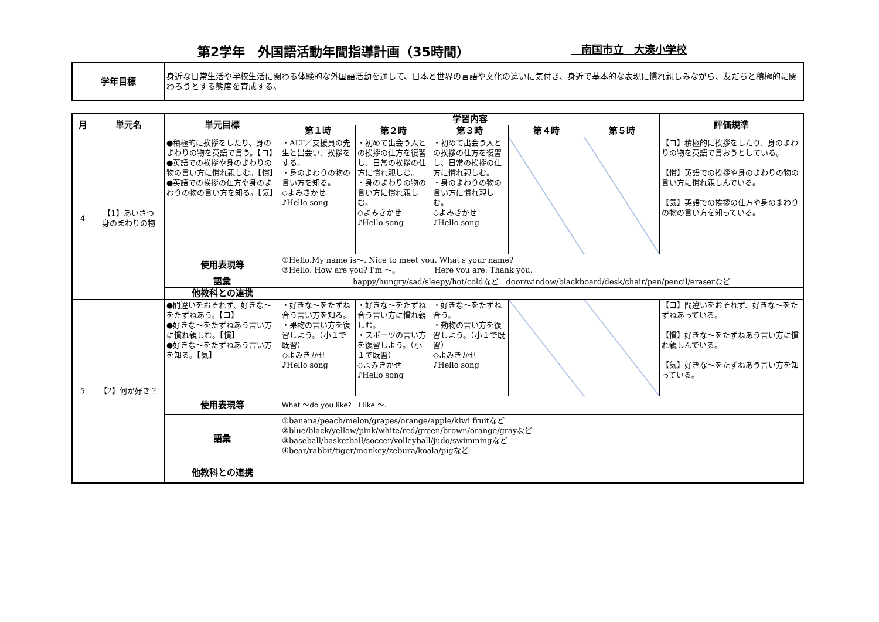第2学年　外国語活動年間指導計画（35時間）　南国市立　大湊小学校
| 学年目標 | 身近な日常生活や学校生活に関わる体験的な外国語活動を通して、日本と世界の言語や文化の違いに気付き、身近で基本的な表現に慣れ親しみながら、友だちと積極的に関わろうとする態度を育成する。 |
| 月 | 単元名 | 単元目標 | 学習内容 | | | | | 評価規準 |
| --- | --- | --- | --- | --- | --- | --- | --- | --- |
| | | | 第１時 | 第２時 | 第３時 | 第４時 | 第５時 | |
| 4 | 【1】あいさつ 身のまわりの物 | ●積極的に挨拶をしたり、身のまわりの物を英語で言う。【コ】 ●英語での挨拶や身のまわりの物の言い方に慣れ親しむ。【慣】 ●英語での挨拶の仕方や身のまわりの物の言い方を知る。【気】 | ・ALT／支援員の先生と出会い、挨拶をする。 ・身のまわりの物の言い方を知る。 ◇よみきかせ ♪Hello song | ・初めて出会う人との挨拶の仕方を復習し、日常の挨拶の仕方に慣れ親しむ。 ・身のまわりの物の言い方に慣れ親しむ。 ◇よみきかせ ♪Hello song | ・初めて出会う人との挨拶の仕方を復習し、日常の挨拶の仕方に慣れ親しむ。 ・身のまわりの物の言い方に慣れ親しむ。 ◇よみきかせ ♪Hello song | | | 【コ】積極的に挨拶をしたり、身のまわりの物を英語で言おうとしている。 【慣】英語での挨拶や身のまわりの物の言い方に慣れ親しんでいる。 【気】英語での挨拶の仕方や身のまわりの物の言い方を知っている。 |
| | | 使用表現等 | ①Hello.My name is〜. Nice to meet you. What's your name? ②Hello. How are you? I'm 〜。 Here you are. Thank you. | | | | | |
| | | 語彙 | happy/hungry/sad/sleepy/hot/coldなど door/window/blackboard/desk/chair/pen/pencil/eraserなど | | | | | |
| | | 他教科との連携 | | | | | | |
| 5 | 【2】何が好き？ | ●間違いをおそれず、好きな〜をたずねあう。【コ】 ●好きな〜をたずねあう言い方に慣れ親しむ。【慣】 ●好きな〜をたずねあう言い方を知る。【気】 | ・好きな〜をたずね合う言い方を知る。 ・果物の言い方を復習しよう。（小１で既習） ◇よみきかせ ♪Hello song | ・好きな〜をたずね合う言い方に慣れ親しむ。 ・スポーツの言い方を復習しよう。（小１で既習） ◇よみきかせ ♪Hello song | ・好きな〜をたずね合う。 ・動物の言い方を復習しよう。（小１で既習） ◇よみきかせ ♪Hello song | | | 【コ】間違いをおそれず、好きな〜をたずねあっている。 【慣】好きな〜をたずねあう言い方に慣れ親しんでいる。 【気】好きな〜をたずねあう言い方を知っている。 |
| | | 使用表現等 | What 〜do you like? I like 〜. | | | | | |
| | | 語彙 | ①banana/peach/melon/grapes/orange/apple/kiwi fruitなど ②blue/black/yellow/pink/white/red/green/brown/orange/grayなど ③baseball/basketball/soccer/volleyball/judo/swimmingなど ④bear/rabbit/tiger/monkey/zebura/koala/pigなど | | | | | |
| | | 他教科との連携 | | | | | | |